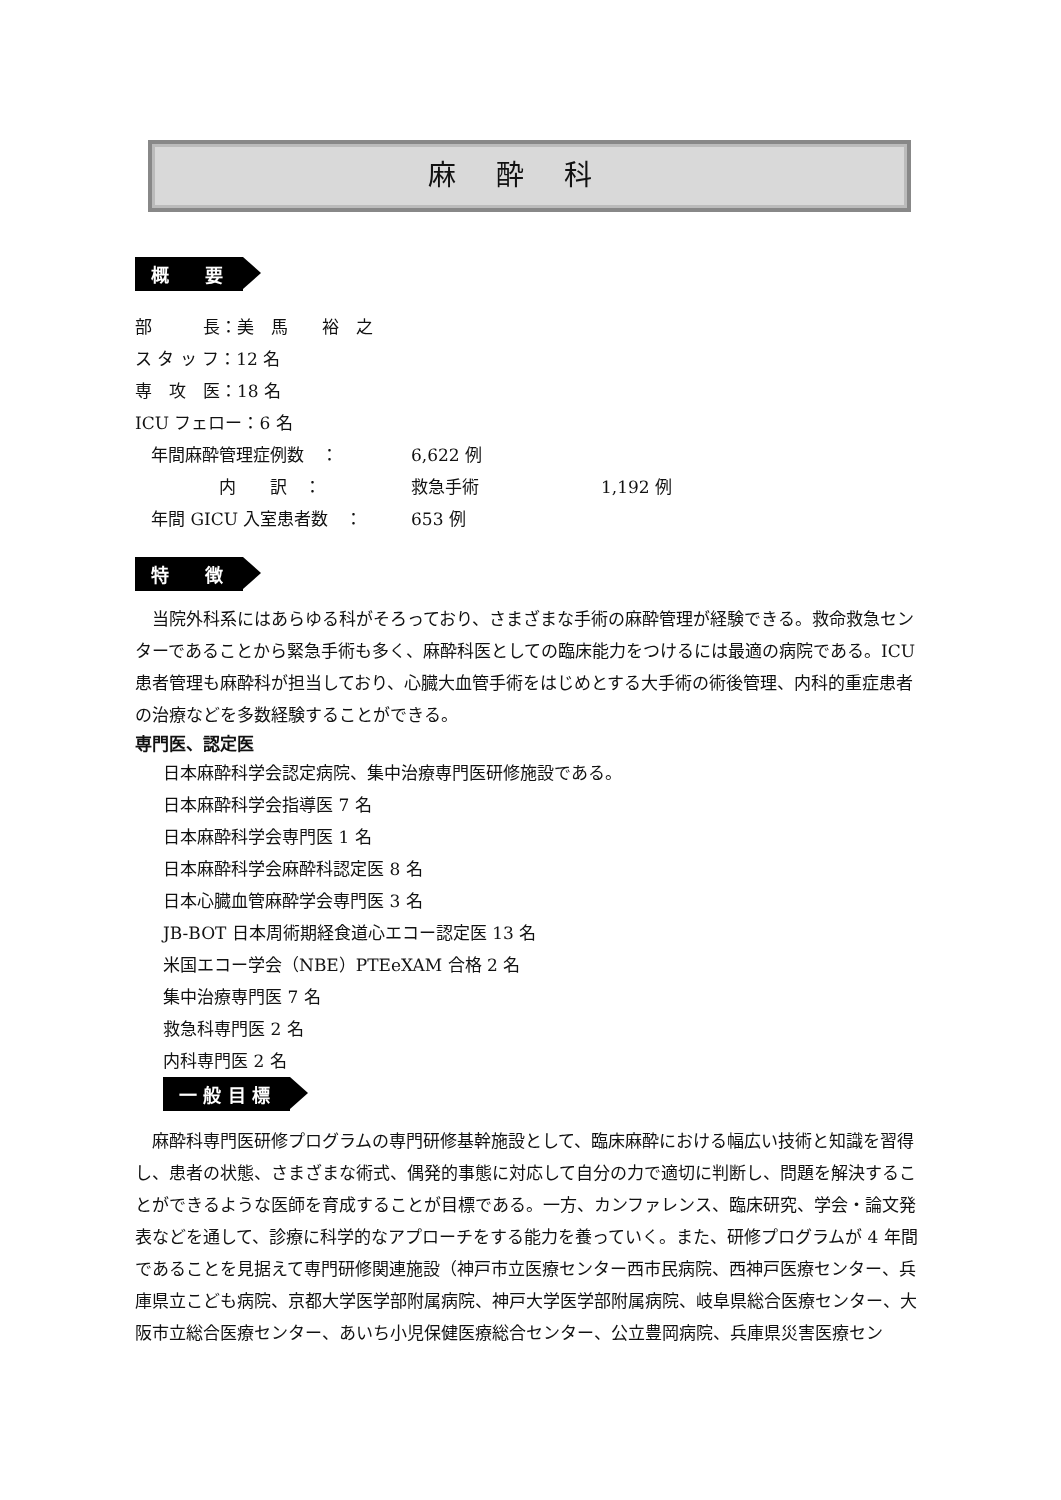麻酔科
概　　要
部　　　長：美　馬　　裕　之
ス タ ッ フ：12 名
専　攻　医：18 名
ICU フェロー：6 名
年間麻酔管理症例数　： 6,622 例
　　　　内　　訳　： 救急手術 1,192 例
年間 GICU 入室患者数　： 653 例
特　　徴
　当院外科系にはあらゆる科がそろっており、さまざまな手術の麻酔管理が経験できる。救命救急センターであることから緊急手術も多く、麻酔科医としての臨床能力をつけるには最適の病院である。ICU 患者管理も麻酔科が担当しており、心臓大血管手術をはじめとする大手術の術後管理、内科的重症患者の治療などを多数経験することができる。
専門医、認定医
日本麻酔科学会認定病院、集中治療専門医研修施設である。
日本麻酔科学会指導医 7 名
日本麻酔科学会専門医 1 名
日本麻酔科学会麻酔科認定医 8 名
日本心臓血管麻酔学会専門医 3 名
JB-BOT 日本周術期経食道心エコー認定医 13 名
米国エコー学会（NBE）PTEeXAM 合格 2 名
集中治療専門医 7 名
救急科専門医 2 名
内科専門医 2 名
一 般 目 標
　麻酔科専門医研修プログラムの専門研修基幹施設として、臨床麻酔における幅広い技術と知識を習得し、患者の状態、さまざまな術式、偶発的事態に対応して自分の力で適切に判断し、問題を解決することができるような医師を育成することが目標である。一方、カンファレンス、臨床研究、学会・論文発表などを通して、診療に科学的なアプローチをする能力を養っていく。また、研修プログラムが 4 年間であることを見据えて専門研修関連施設（神戸市立医療センター西市民病院、西神戸医療センター、兵庫県立こども病院、京都大学医学部附属病院、神戸大学医学部附属病院、岐阜県総合医療センター、大阪市立総合医療センター、あいち小児保健医療総合センター、公立豊岡病院、兵庫県災害医療セン